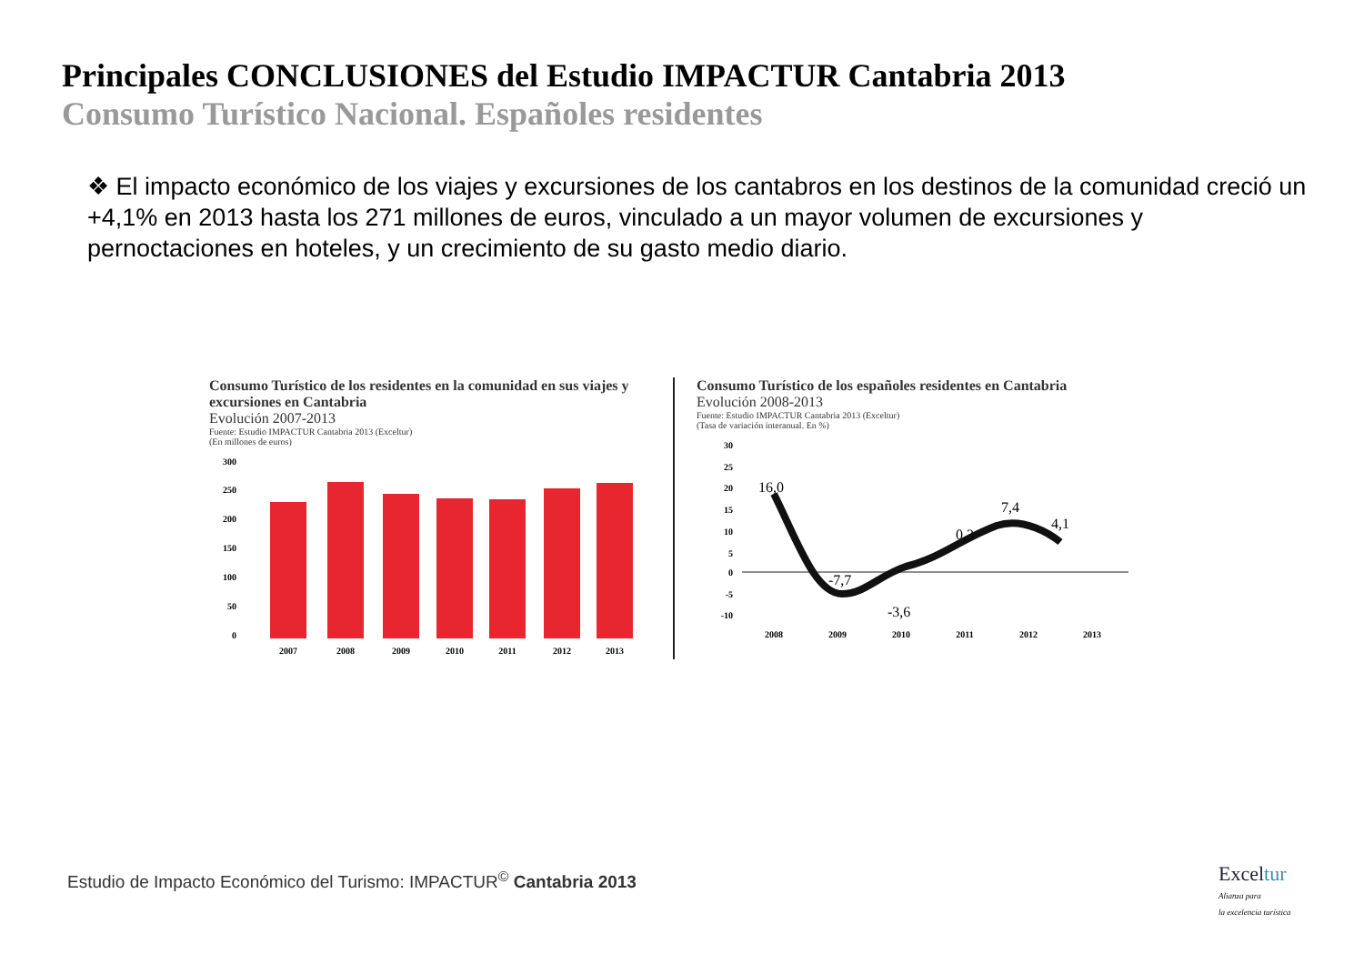Principales CONCLUSIONES del Estudio IMPACTUR Cantabria 2013
Consumo Turístico Nacional. Españoles residentes
❖ El impacto económico de los viajes y excursiones de los cantabros en los destinos de la comunidad creció un +4,1% en 2013 hasta los 271 millones de euros, vinculado a un mayor volumen de excursiones y pernoctaciones en hoteles, y un crecimiento de su gasto medio diario.
Consumo Turístico de los residentes en la comunidad en sus viajes y excursiones en Cantabria
Evolución 2007-2013
Fuente: Estudio IMPACTUR Cantabria 2013 (Exceltur)
(En millones de euros)
300
250
200
150
100
50
0
2007
2008
2009
2010
2011
2012
2013
Consumo Turístico de los españoles residentes en Cantabria
Evolución 2008-2013
Fuente: Estudio IMPACTUR Cantabria 2013 (Exceltur)
(Tasa de variación interanual. En %)
30
25
20
15
10
5
0
-5
-10
16,0
-7,7
-3,6
0,3
7,4
4,1
2008
2009
2010
2011
2012
2013
Estudio de Impacto Económico del Turismo: IMPACTUR<sup>©</sup> Cantabria 2013
Exceltur
Alianza para
la excelencia turística